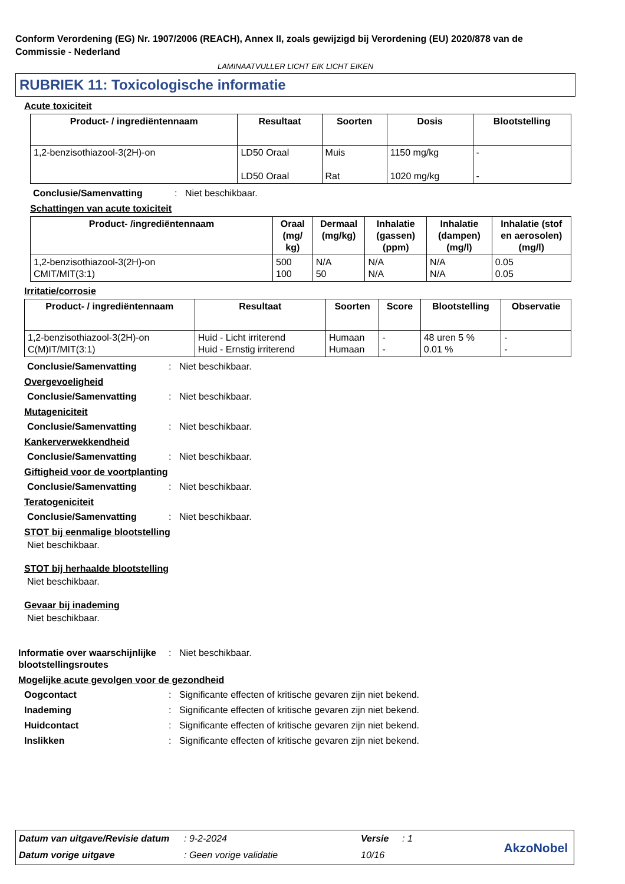Conform Verordening (EG) Nr. 1907/2006 (REACH), Annex II, zoals gewijzigd bij Verordening (EU) 2020/878 van de Commissie - Nederland
LAMINAATVULLER LICHT EIK LICHT EIKEN
RUBRIEK 11: Toxicologische informatie
Acute toxiciteit
| Product- / ingrediëntennaam | Resultaat | Soorten | Dosis | Blootstelling |
| --- | --- | --- | --- | --- |
| 1,2-benzisothiazool-3(2H)-on | LD50 Oraal LD50 Oraal | Muis Rat | 1150 mg/kg 1020 mg/kg | - - |
Conclusie/Samenvatting: Niet beschikbaar.
Schattingen van acute toxiciteit
| Product- /ingrediëntennaam | Oraal (mg/ kg) | Dermaal (mg/kg) | Inhalatie (gassen) (ppm) | Inhalatie (dampen) (mg/l) | Inhalatie (stof en aerosolen) (mg/l) |
| --- | --- | --- | --- | --- | --- |
| 1,2-benzisothiazool-3(2H)-on CMIT/MIT(3:1) | 500 100 | N/A 50 | N/A N/A | N/A N/A | 0.05 0.05 |
Irritatie/corrosie
| Product- / ingrediëntennaam | Resultaat | Soorten | Score | Blootstelling | Observatie |
| --- | --- | --- | --- | --- | --- |
| 1,2-benzisothiazool-3(2H)-on C(M)IT/MIT(3:1) | Huid - Licht irriterend Huid - Ernstig irriterend | Humaan Humaan | - - | 48 uren 5 % 0.01 % | - - |
Conclusie/Samenvatting: Niet beschikbaar.
Overgevoeligheid
Conclusie/Samenvatting: Niet beschikbaar.
Mutageniciteit
Conclusie/Samenvatting: Niet beschikbaar.
Kankerverwekkendheid
Conclusie/Samenvatting: Niet beschikbaar.
Giftigheid voor de voortplanting
Conclusie/Samenvatting: Niet beschikbaar.
Teratogeniciteit
Conclusie/Samenvatting: Niet beschikbaar.
STOT bij eenmalige blootstelling
Niet beschikbaar.
STOT bij herhaalde blootstelling
Niet beschikbaar.
Gevaar bij inademing
Niet beschikbaar.
Informatie over waarschijnlijke blootstellingsroutes: Niet beschikbaar.
Mogelijke acute gevolgen voor de gezondheid
Oogcontact: Significante effecten of kritische gevaren zijn niet bekend.
Inademing: Significante effecten of kritische gevaren zijn niet bekend.
Huidcontact: Significante effecten of kritische gevaren zijn niet bekend.
Inslikken: Significante effecten of kritische gevaren zijn niet bekend.
| Datum van uitgave/Revisie datum | : 9-2-2024 | Versie | : 1 |
| Datum vorige uitgave | : Geen vorige validatie | 10/16 | |
AkzoNobel